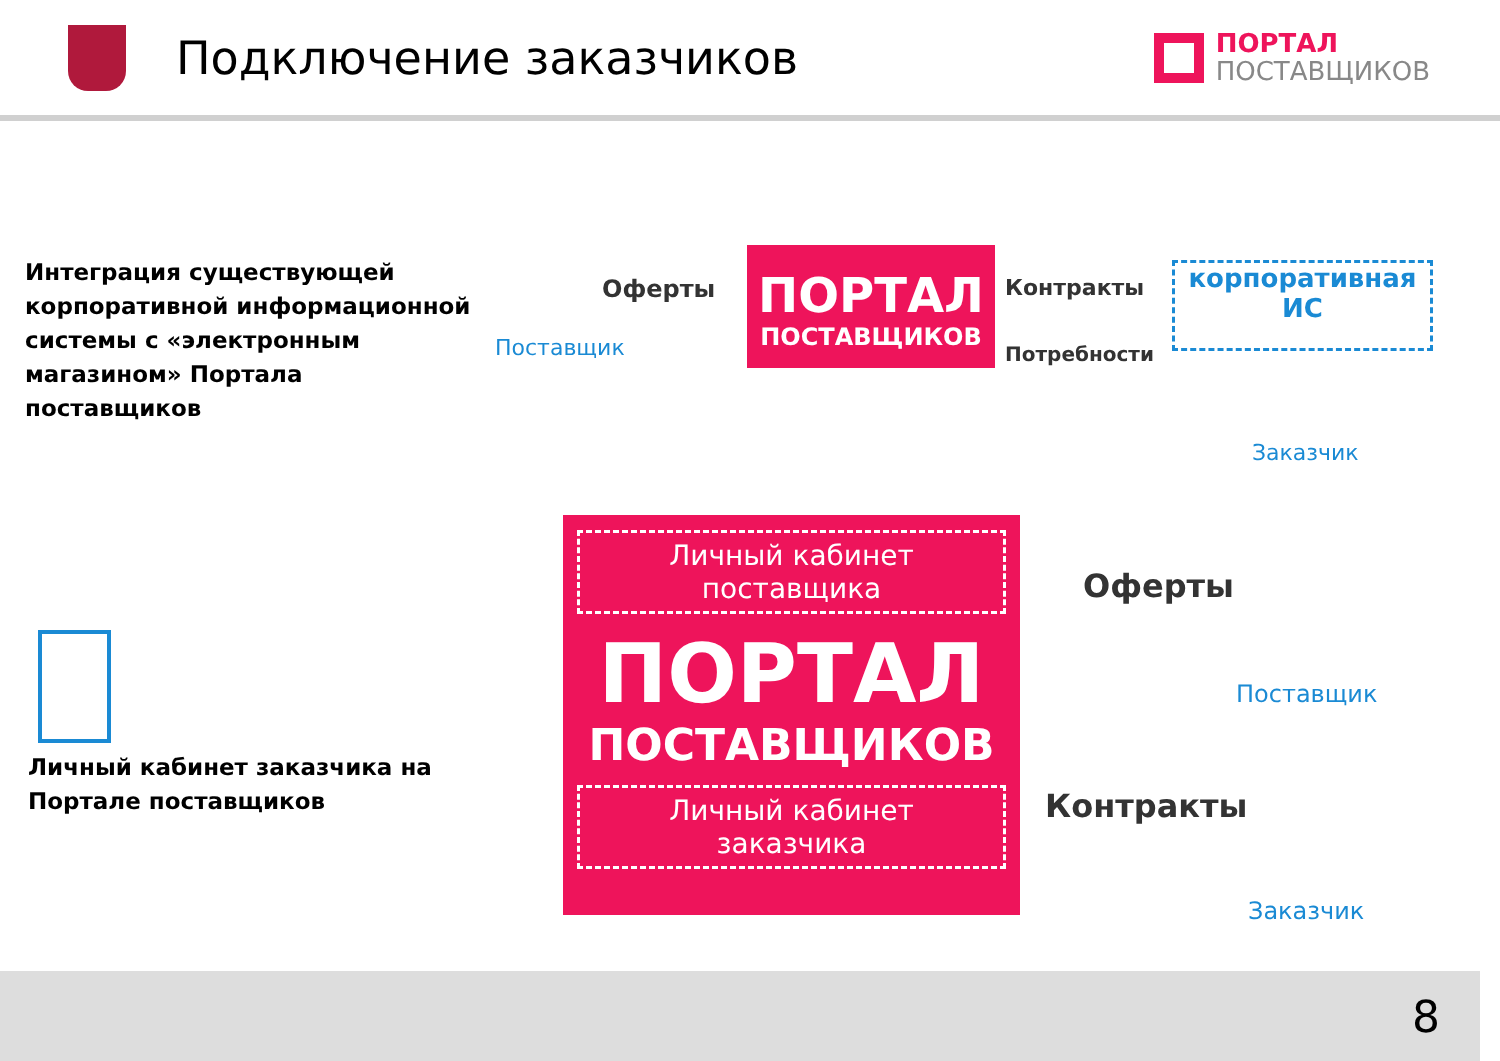Подключение заказчиков
ПОРТАЛ
ПОСТАВЩИКОВ
Интеграция существующей корпоративной информационной системы с «электронным магазином» Портала поставщиков
Поставщик
Оферты
ПОРТАЛ
ПОСТАВЩИКОВ
Контракты
Потребности
корпоративная
ИС
Заказчик
Личный кабинет заказчика на Портале поставщиков
Личный кабинет
поставщика
ПОРТАЛ
ПОСТАВЩИКОВ
Личный кабинет
заказчика
Оферты
Поставщик
Контракты
Заказчик
8